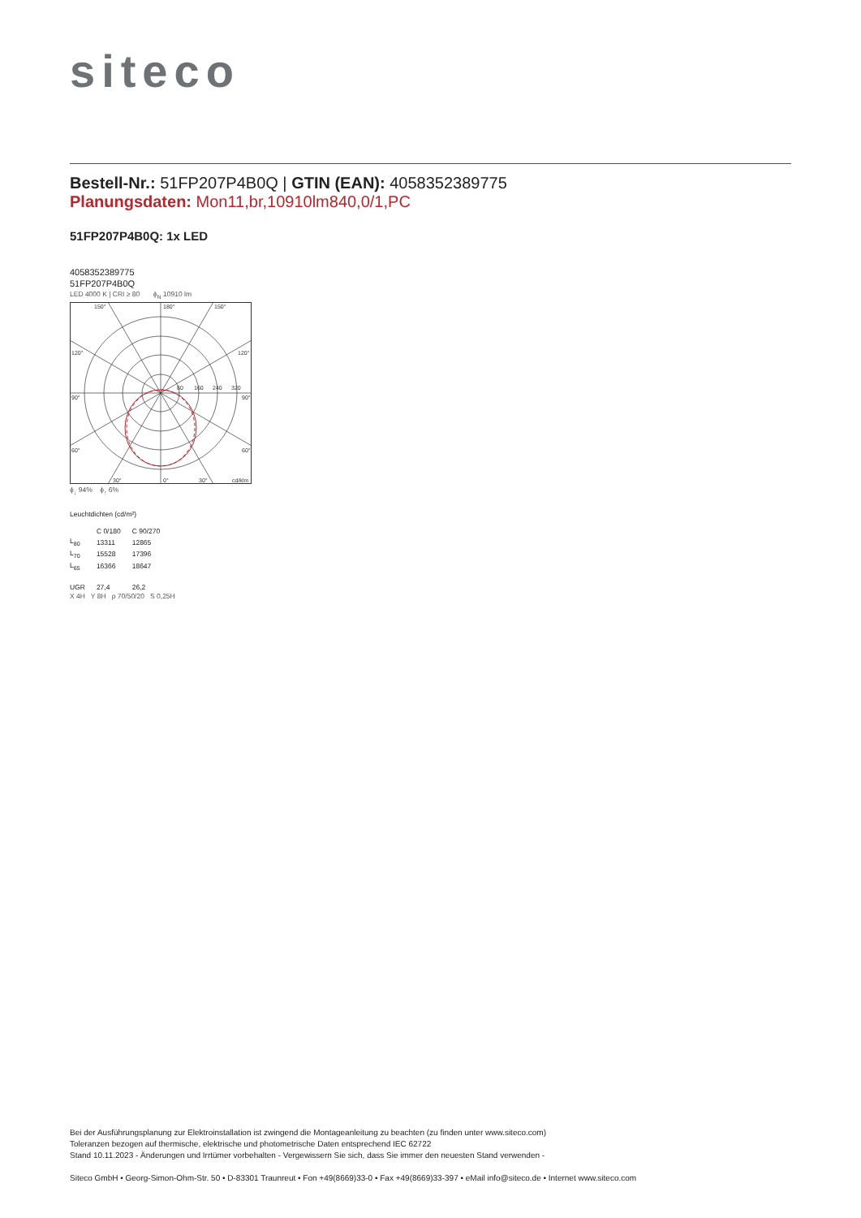siteco
Bestell-Nr.: 51FP207P4B0Q | GTIN (EAN): 4058352389775
Planungsdaten: Mon11,br,10910lm840,0/1,PC
51FP207P4B0Q: 1x LED
4058352389775
51FP207P4B0Q
LED 4000 K | CRI ≥ 80 ϕ<sub>N</sub> 10910 lm
150°
180°
150°
120°
120°
90°
90°
60°
60°
30°
0°
30°
cd/klm
80
160
240
320
ϕ<sub>↓</sub> 94% ϕ<sub>↑</sub> 6%
Leuchtdichten (cd/m²)
| | C 0/180 | C 90/270 |
| L<sub>80</sub> | 13311 | 12865 |
| L<sub>70</sub> | 15528 | 17396 |
| L<sub>65</sub> | 16366 | 18647 |
| UGR | 27,4 | 26,2 |
X 4H Y 8H ρ 70/50/20 S 0,25H
Bei der Ausführungsplanung zur Elektroinstallation ist zwingend die Montageanleitung zu beachten (zu finden unter www.siteco.com)
Toleranzen bezogen auf thermische, elektrische und photometrische Daten entsprechend IEC 62722
Stand 10.11.2023 - Änderungen und Irrtümer vorbehalten - Vergewissern Sie sich, dass Sie immer den neuesten Stand verwenden -
Siteco GmbH • Georg-Simon-Ohm-Str. 50 • D-83301 Traunreut • Fon +49(8669)33-0 • Fax +49(8669)33-397 • eMail info@siteco.de • Internet www.siteco.com